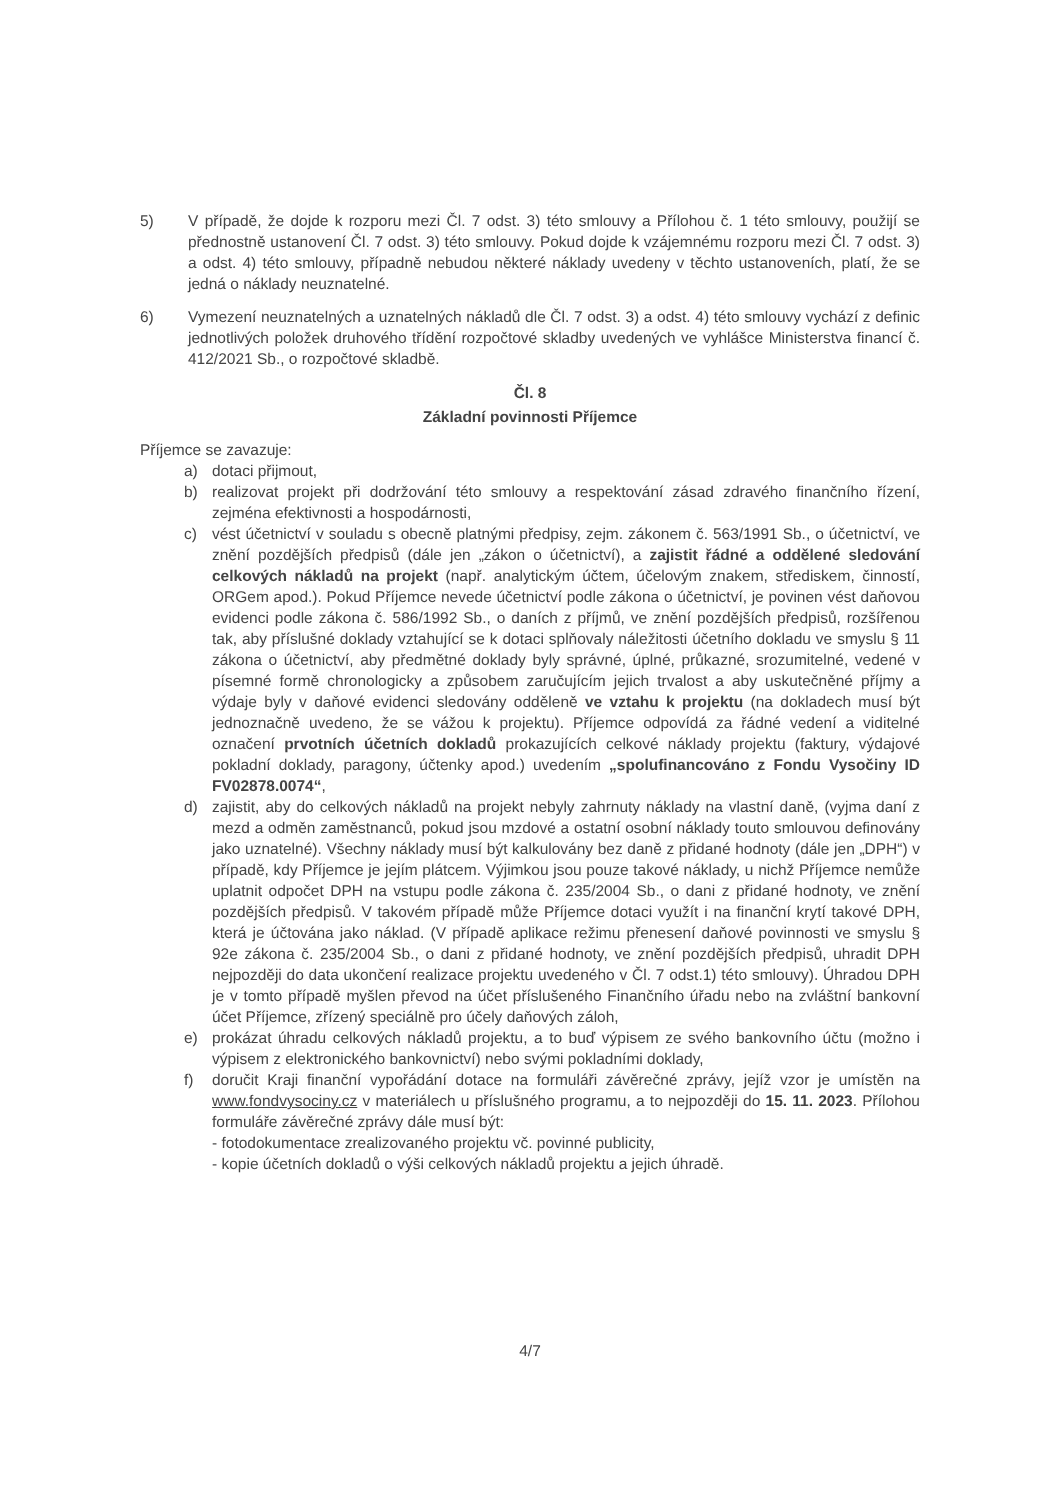5) V případě, že dojde k rozporu mezi Čl. 7 odst. 3) této smlouvy a Přílohou č. 1 této smlouvy, použijí se přednostně ustanovení Čl. 7 odst. 3) této smlouvy. Pokud dojde k vzájemnému rozporu mezi Čl. 7 odst. 3) a odst. 4) této smlouvy, případně nebudou některé náklady uvedeny v těchto ustanoveních, platí, že se jedná o náklady neuznatelné.
6) Vymezení neuznatelných a uznatelných nákladů dle Čl. 7 odst. 3) a odst. 4) této smlouvy vychází z definic jednotlivých položek druhového třídění rozpočtové skladby uvedených ve vyhlášce Ministerstva financí č. 412/2021 Sb., o rozpočtové skladbě.
Čl. 8
Základní povinnosti Příjemce
Příjemce se zavazuje:
a) dotaci přijmout,
b) realizovat projekt při dodržování této smlouvy a respektování zásad zdravého finančního řízení, zejména efektivnosti a hospodárnosti,
c) vést účetnictví v souladu s obecně platnými předpisy, zejm. zákonem č. 563/1991 Sb., o účetnictví, ve znění pozdějších předpisů (dále jen „zákon o účetnictví), a zajistit řádné a oddělené sledování celkových nákladů na projekt (např. analytickým účtem, účelovým znakem, střediskem, činností, ORGem apod.). Pokud Příjemce nevede účetnictví podle zákona o účetnictví, je povinen vést daňovou evidenci podle zákona č. 586/1992 Sb., o daních z příjmů, ve znění pozdějších předpisů, rozšířenou tak, aby příslušné doklady vztahující se k dotaci splňovaly náležitosti účetního dokladu ve smyslu § 11 zákona o účetnictví, aby předmětné doklady byly správné, úplné, průkazné, srozumitelné, vedené v písemné formě chronologicky a způsobem zaručujícím jejich trvalost a aby uskutečněné příjmy a výdaje byly v daňové evidenci sledovány odděleně ve vztahu k projektu (na dokladech musí být jednoznačně uvedeno, že se vážou k projektu). Příjemce odpovídá za řádné vedení a viditelné označení prvotních účetních dokladů prokazujících celkové náklady projektu (faktury, výdajové pokladní doklady, paragony, účtenky apod.) uvedením „spolufinancováno z Fondu Vysočiny ID FV02878.0074“,
d) zajistit, aby do celkových nákladů na projekt nebyly zahrnuty náklady na vlastní daně, (vyjma daní z mezd a odměn zaměstnanců, pokud jsou mzdové a ostatní osobní náklady touto smlouvou definovány jako uznatelné). Všechny náklady musí být kalkulovány bez daně z přidané hodnoty (dále jen „DPH“) v případě, kdy Příjemce je jejím plátcem. Výjimkou jsou pouze takové náklady, u nichž Příjemce nemůže uplatnit odpočet DPH na vstupu podle zákona č. 235/2004 Sb., o dani z přidané hodnoty, ve znění pozdějších předpisů. V takovém případě může Příjemce dotaci využít i na finanční krytí takové DPH, která je účtována jako náklad. (V případě aplikace režimu přenesení daňové povinnosti ve smyslu § 92e zákona č. 235/2004 Sb., o dani z přidané hodnoty, ve znění pozdějších předpisů, uhradit DPH nejpozději do data ukončení realizace projektu uvedeného v Čl. 7 odst.1) této smlouvy). Úhradou DPH je v tomto případě myšlen převod na účet příslušeného Finančního úřadu nebo na zvláštní bankovní účet Příjemce, zřízený speciálně pro účely daňových záloh,
e) prokázat úhradu celkových nákladů projektu, a to buď výpisem ze svého bankovního účtu (možno i výpisem z elektronického bankovnictví) nebo svými pokladními doklady,
f) doručit Kraji finanční vypořádání dotace na formuláři závěrečné zprávy, jejíž vzor je umístěn na www.fondvysociny.cz v materiálech u příslušného programu, a to nejpozději do 15. 11. 2023. Přílohou formuláře závěrečné zprávy dále musí být:
- fotodokumentace zrealizovaného projektu vč. povinné publicity,
- kopie účetních dokladů o výši celkových nákladů projektu a jejich úhradě.
4/7